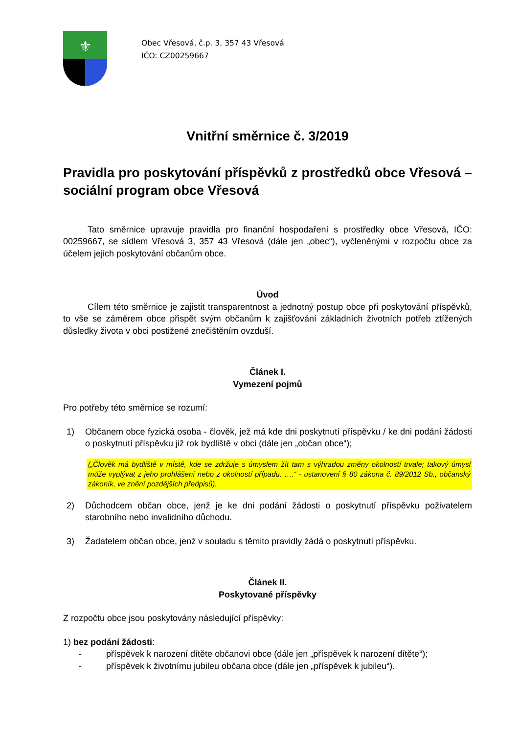⚜
Obec Vřesová, č.p. 3, 357 43 Vřesová
IČO: CZ00259667
Vnitřní směrnice č. 3/2019
Pravidla pro poskytování příspěvků z prostředků obce Vřesová – sociální program obce Vřesová
Tato směrnice upravuje pravidla pro finanční hospodaření s prostředky obce Vřesová, IČO: 00259667, se sídlem Vřesová 3, 357 43 Vřesová (dále jen „obec“), vyčleněnými v rozpočtu obce za účelem jejich poskytování občanům obce.
Úvod
Cílem této směrnice je zajistit transparentnost a jednotný postup obce při poskytování příspěvků, to vše se záměrem obce přispět svým občanům k zajišťování základních životních potřeb ztížených důsledky života v obci postižené znečištěním ovzduší.
Článek I.
Vymezení pojmů
Pro potřeby této směrnice se rozumí:
1) Občanem obce fyzická osoba - člověk, jež má kde dni poskytnutí příspěvku / ke dni podání žádosti o poskytnutí příspěvku již rok bydliště v obci (dále jen „občan obce“);
(„Člověk má bydliště v místě, kde se zdržuje s úmyslem žít tam s výhradou změny okolností trvale; takový úmysl může vyplývat z jeho prohlášení nebo z okolností případu. ….“ - ustanovení § 80 zákona č. 89/2012 Sb., občanský zákoník, ve znění pozdějších předpisů).
2) Důchodcem občan obce, jenž je ke dni podání žádosti o poskytnutí příspěvku poživatelem starobního nebo invalidního důchodu.
3) Žadatelem občan obce, jenž v souladu s těmito pravidly žádá o poskytnutí příspěvku.
Článek II.
Poskytované příspěvky
Z rozpočtu obce jsou poskytovány následující příspěvky:
1) bez podání žádosti:
- příspěvek k narození dítěte občanovi obce (dále jen „příspěvek k narození dítěte“);
- příspěvek k životnímu jubileu občana obce (dále jen „příspěvek k jubileu“).